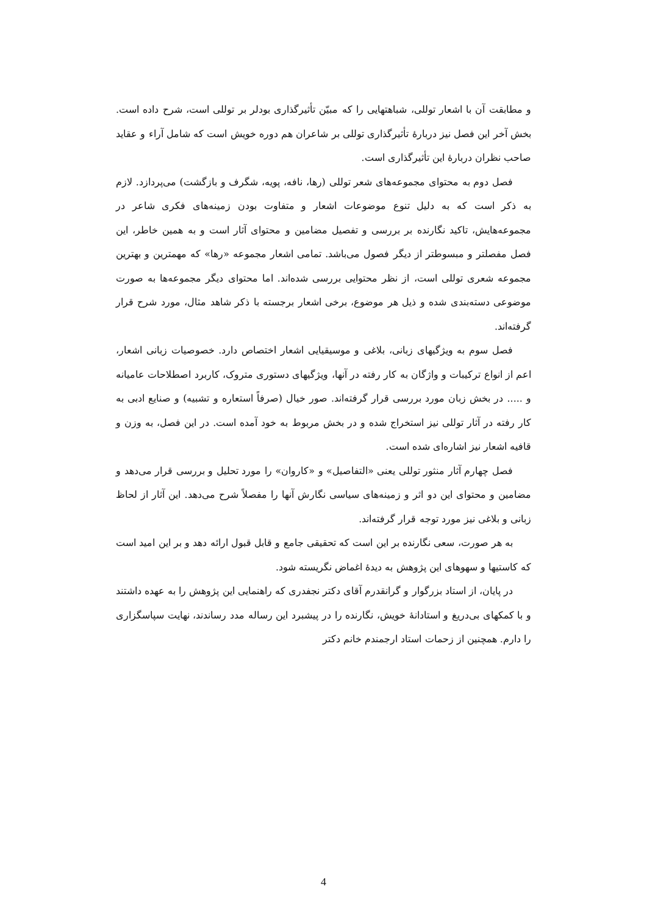و مطابقت آن با اشعار توللی، شباهتهایی را که مبیّن تأثیرگذاری بودلر بر توللی است، شرح داده است. بخش آخر این فصل نیز دربارهٔ تأثیرگذاری توللی بر شاعران هم دوره خویش است که شامل آراء و عقاید صاحب نظران دربارهٔ این تأثیرگذاری است.
فصل دوم به محتوای مجموعه‌های شعر توللی (رها، نافه، پویه، شگرف و بازگشت) می‌پردازد. لازم به ذکر است که به دلیل تنوع موضوعات اشعار و متفاوت بودن زمینه‌های فکری شاعر در مجموعه‌هایش، تاکید نگارنده بر بررسی و تفصیل مضامین و محتوای آثار است و به همین خاطر، این فصل مفصلتر و مبسوطتر از دیگر فصول می‌باشد. تمامی اشعار مجموعه «رها» که مهمترین و بهترین مجموعه شعری توللی است، از نظر محتوایی بررسی شده‌اند. اما محتوای دیگر مجموعه‌ها به صورت موضوعی دسته‌بندی شده و ذیل هر موضوع، برخی اشعار برجسته با ذکر شاهد مثال، مورد شرح قرار گرفته‌اند.
فصل سوم به ویژگیهای زبانی، بلاغی و موسیقیایی اشعار اختصاص دارد. خصوصیات زبانی اشعار، اعم از انواع ترکیبات و واژگان به کار رفته در آنها، ویژگیهای دستوری متروک، کاربرد اصطلاحات عامیانه و ..... در بخش زبان مورد بررسی قرار گرفته‌اند. صور خیال (صرفاً استعاره و تشبیه) و صنایع ادبی به کار رفته در آثار توللی نیز استخراج شده و در بخش مربوط به خود آمده است. در این فصل، به وزن و قافیه اشعار نیز اشاره‌ای شده است.
فصل چهارم آثار منثور توللی یعنی «التفاصیل» و «کاروان» را مورد تحلیل و بررسی قرار می‌دهد و مضامین و محتوای این دو اثر و زمینه‌های سیاسی نگارش آنها را مفصلاً شرح می‌دهد. این آثار از لحاظ زبانی و بلاغی نیز مورد توجه قرار گرفته‌اند.
به هر صورت، سعی نگارنده بر این است که تحقیقی جامع و قابل قبول ارائه دهد و بر این امید است که کاستیها و سهوهای این پژوهش به دیدهٔ اغماض نگریسته شود.
در پایان، از استاد بزرگوار و گرانقدرم آقای دکتر نجفدری که راهنمایی این پژوهش را به عهده داشتند و با کمکهای بی‌دریغ و استادانهٔ خویش، نگارنده را در پیشبرد این رساله مدد رساندند، نهایت سپاسگزاری را دارم. همچنین از زحمات استاد ارجمندم خانم دکتر
4